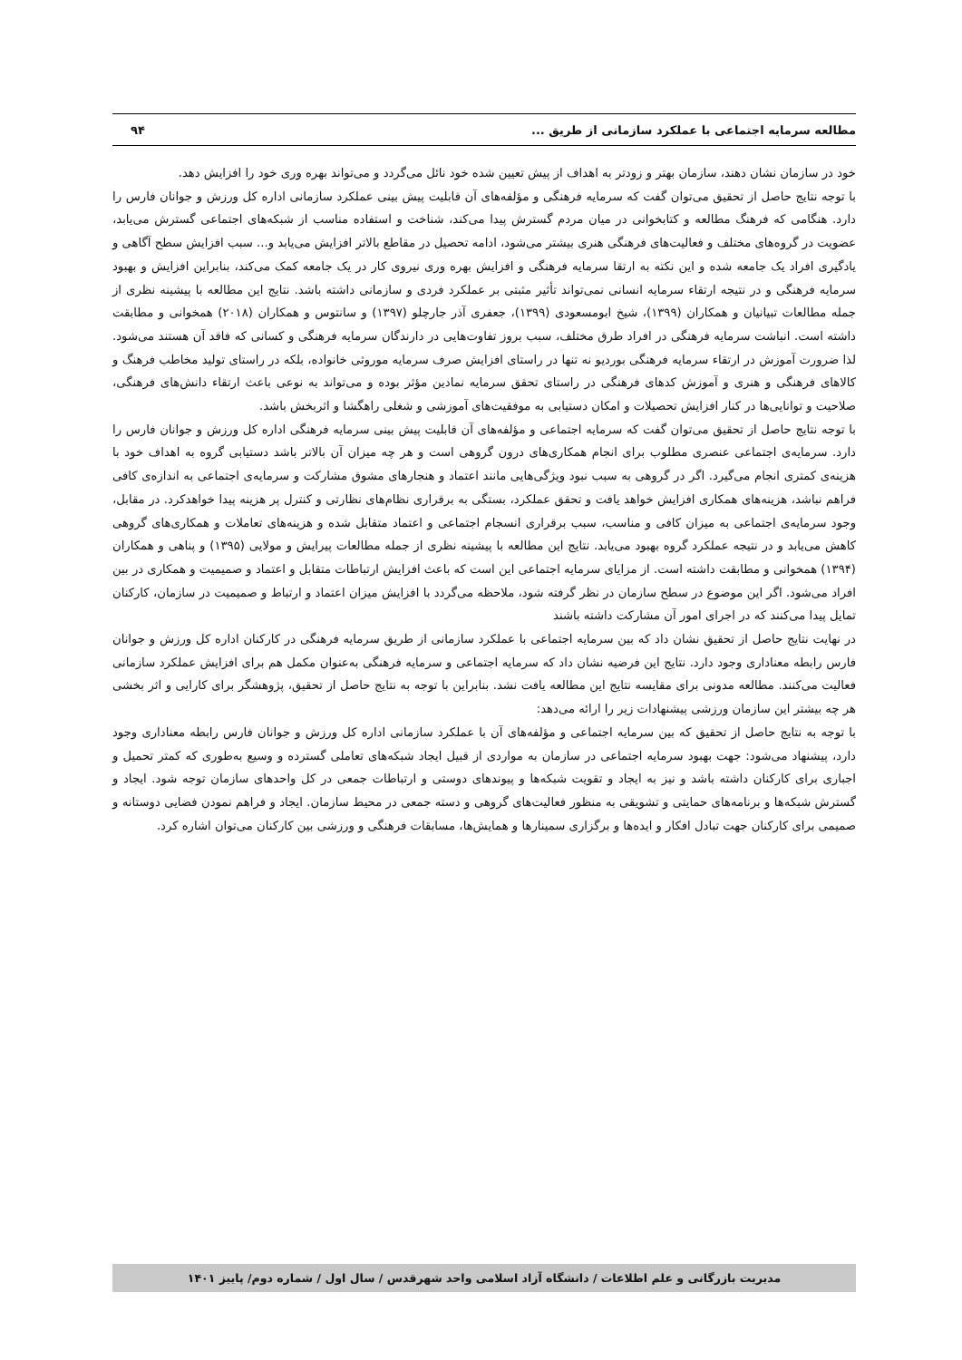مطالعه سرمایه اجتماعی با عملکرد سازمانی از طریق ... ۹۴
خود در سازمان نشان دهند، سازمان بهتر و زودتر به اهداف از پیش تعیین شده خود نائل می‌گردد و می‌تواند بهره وری خود را افزایش دهد.
با توجه نتایج حاصل از تحقیق می‌توان گفت که سرمایه فرهنگی و مؤلفه‌های آن قابلیت پیش بینی عملکرد سازمانی اداره کل ورزش و جوانان فارس را دارد. هنگامی که فرهنگ مطالعه و کتابخوانی در میان مردم گسترش پیدا می‌کند، شناخت و استفاده مناسب از شبکه‌های اجتماعی گسترش می‌یابد، عضویت در گروه‌های مختلف و فعالیت‌های فرهنگی هنری بیشتر می‌شود، ادامه تحصیل در مقاطع بالاتر افزایش می‌یابد و... سبب افزایش سطح آگاهی و یادگیری افراد یک جامعه شده و این نکته به ارتقا سرمایه فرهنگی و افزایش بهره وری نیروی کار در یک جامعه کمک می‌کند، بنابراین افزایش و بهبود سرمایه فرهنگی و در نتیجه ارتقاء سرمایه انسانی نمی‌تواند تأثیر مثبتی بر عملکرد فردی و سازمانی داشته باشد. نتایج این مطالعه با پیشینه نظری از جمله مطالعات تبیانیان و همکاران (۱۳۹۹)، شیخ ابومسعودی (۱۳۹۹)، جعفری آذر جارچلو (۱۳۹۷) و سانتوس و همکاران (۲۰۱۸) همخوانی و مطابقت داشته است. انباشت سرمایه فرهنگی در افراد طرق مختلف، سبب بروز تفاوت‌هایی در دارندگان سرمایه فرهنگی و کسانی که فاقد آن هستند می‌شود. لذا ضرورت آموزش در ارتقاء سرمایه فرهنگی بوردیو نه تنها در راستای افزایش صرف سرمایه موروثی خانواده، بلکه در راستای تولید مخاطب فرهنگ و کالاهای فرهنگی و هنری و آموزش کدهای فرهنگی در راستای تحقق سرمایه نمادین مؤثر بوده و می‌تواند به نوعی باعث ارتقاء دانش‌های فرهنگی، صلاحیت و توانایی‌ها در کنار افزایش تحصیلات و امکان دستیابی به موفقیت‌های آموزشی و شغلی راهگشا و اثربخش باشد.
با توجه نتایج حاصل از تحقیق می‌توان گفت که سرمایه اجتماعی و مؤلفه‌های آن قابلیت پیش بینی سرمایه فرهنگی اداره کل ورزش و جوانان فارس را دارد. سرمایه‌ی اجتماعی عنصری مطلوب برای انجام همکاری‌های درون گروهی است و هر چه میزان آن بالاتر باشد دستیابی گروه به اهداف خود با هزینه‌ی کمتری انجام می‌گیرد. اگر در گروهی به سبب نبود ویژگی‌هایی مانند اعتماد و هنجارهای مشوق مشارکت و سرمایه‌ی اجتماعی به اندازه‌ی کافی فراهم نباشد، هزینه‌های همکاری افزایش خواهد یافت و تحقق عملکرد، بستگی به برقراری نظام‌های نظارتی و کنترل پر هزینه پیدا خواهدکرد. در مقابل، وجود سرمایه‌ی اجتماعی به میزان کافی و مناسب، سبب برقراری انسجام اجتماعی و اعتماد متقابل شده و هزینه‌های تعاملات و همکاری‌های گروهی کاهش می‌یابد و در نتیجه عملکرد گروه بهبود می‌یابد. نتایج این مطالعه با پیشینه نظری از جمله مطالعات پیرایش و مولایی (۱۳۹۵) و پناهی و همکاران (۱۳۹۴) همخوانی و مطابقت داشته است. از مزایای سرمایه اجتماعی این است که باعث افزایش ارتباطات متقابل و اعتماد و صمیمیت و همکاری در بین افراد می‌شود. اگر این موضوع در سطح سازمان در نظر گرفته شود، ملاحظه می‌گردد با افزایش میزان اعتماد و ارتباط و صمیمیت در سازمان، کارکنان تمایل پیدا می‌کنند که در اجرای امور آن مشارکت داشته باشند
در نهایت نتایج حاصل از تحقیق نشان داد که بین سرمایه اجتماعی با عملکرد سازمانی از طریق سرمایه فرهنگی در کارکنان اداره کل ورزش و جوانان فارس رابطه معناداری وجود دارد. نتایج این فرضیه نشان داد که سرمایه اجتماعی و سرمایه فرهنگی به‌عنوان مکمل هم برای افزایش عملکرد سازمانی فعالیت می‌کنند. مطالعه مدونی برای مقایسه نتایج این مطالعه یافت نشد. بنابراین با توجه به نتایج حاصل از تحقیق، پژوهشگر برای کارایی و اثر بخشی هر چه بیشتر این سازمان ورزشی پیشنهادات زیر را ارائه می‌دهد:
با توجه به نتایج حاصل از تحقیق که بین سرمایه اجتماعی و مؤلفه‌های آن با عملکرد سازمانی اداره کل ورزش و جوانان فارس رابطه معناداری وجود دارد، پیشنهاد می‌شود: جهت بهبود سرمایه اجتماعی در سازمان به مواردی از قبیل ایجاد شبکه‌های تعاملی گسترده و وسیع به‌طوری که کمتر تحمیل و اجباری برای کارکنان داشته باشد و نیز به ایجاد و تقویت شبکه‌ها و پیوندهای دوستی و ارتباطات جمعی در کل واحدهای سازمان توجه شود. ایجاد و گسترش شبکه‌ها و برنامه‌های حمایتی و تشویقی به منظور فعالیت‌های گروهی و دسته جمعی در محیط سازمان. ایجاد و فراهم نمودن فضایی دوستانه و صمیمی برای کارکنان جهت تبادل افکار و ایده‌ها و برگزاری سمینارها و همایش‌ها، مسابقات فرهنگی و ورزشی بین کارکنان می‌توان اشاره کرد.
مدیریت بازرگانی و علم اطلاعات / دانشگاه آزاد اسلامی واحد شهرقدس / سال اول / شماره دوم/ پاییز ۱۴۰۱